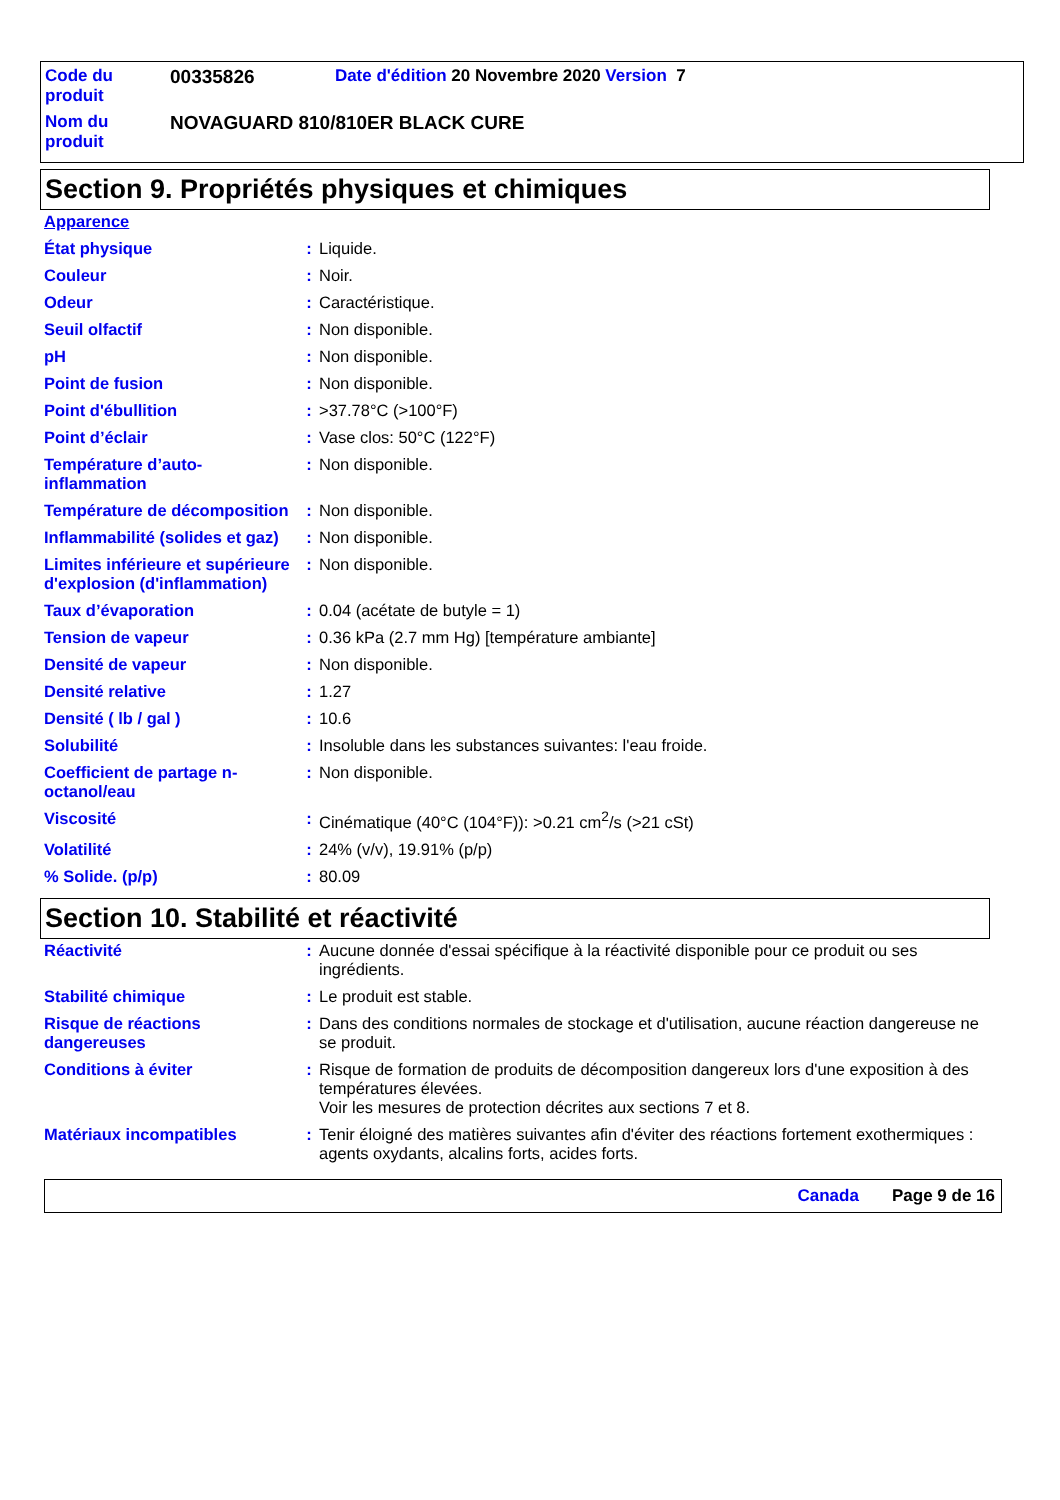| Code du produit | 00335826 | Date d'édition 20 Novembre 2020 Version 7 |
| Nom du produit | NOVAGUARD 810/810ER BLACK CURE | |
Section 9. Propriétés physiques et chimiques
| Apparence | | |
| État physique | : | Liquide. |
| Couleur | : | Noir. |
| Odeur | : | Caractéristique. |
| Seuil olfactif | : | Non disponible. |
| pH | : | Non disponible. |
| Point de fusion | : | Non disponible. |
| Point d'ébullition | : | >37.78°C (>100°F) |
| Point d’éclair | : | Vase clos: 50°C (122°F) |
| Température d’auto-inflammation | : | Non disponible. |
| Température de décomposition | : | Non disponible. |
| Inflammabilité (solides et gaz) | : | Non disponible. |
| Limites inférieure et supérieure d'explosion (d'inflammation) | : | Non disponible. |
| Taux d’évaporation | : | 0.04 (acétate de butyle = 1) |
| Tension de vapeur | : | 0.36 kPa (2.7 mm Hg) [température ambiante] |
| Densité de vapeur | : | Non disponible. |
| Densité relative | : | 1.27 |
| Densité ( lb / gal ) | : | 10.6 |
| Solubilité | : | Insoluble dans les substances suivantes: l'eau froide. |
| Coefficient de partage n-octanol/eau | : | Non disponible. |
| Viscosité | : | Cinématique (40°C (104°F)): >0.21 cm<sup>2</sup>/s (>21 cSt) |
| Volatilité | : | 24% (v/v), 19.91% (p/p) |
| % Solide. (p/p) | : | 80.09 |
Section 10. Stabilité et réactivité
| Réactivité | : | Aucune donnée d'essai spécifique à la réactivité disponible pour ce produit ou ses ingrédients. |
| Stabilité chimique | : | Le produit est stable. |
| Risque de réactions dangereuses | : | Dans des conditions normales de stockage et d'utilisation, aucune réaction dangereuse ne se produit. |
| Conditions à éviter | : | Risque de formation de produits de décomposition dangereux lors d'une exposition à des températures élevées. Voir les mesures de protection décrites aux sections 7 et 8. |
| Matériaux incompatibles | : | Tenir éloigné des matières suivantes afin d'éviter des réactions fortement exothermiques : agents oxydants, alcalins forts, acides forts. |
Canada Page 9 de 16